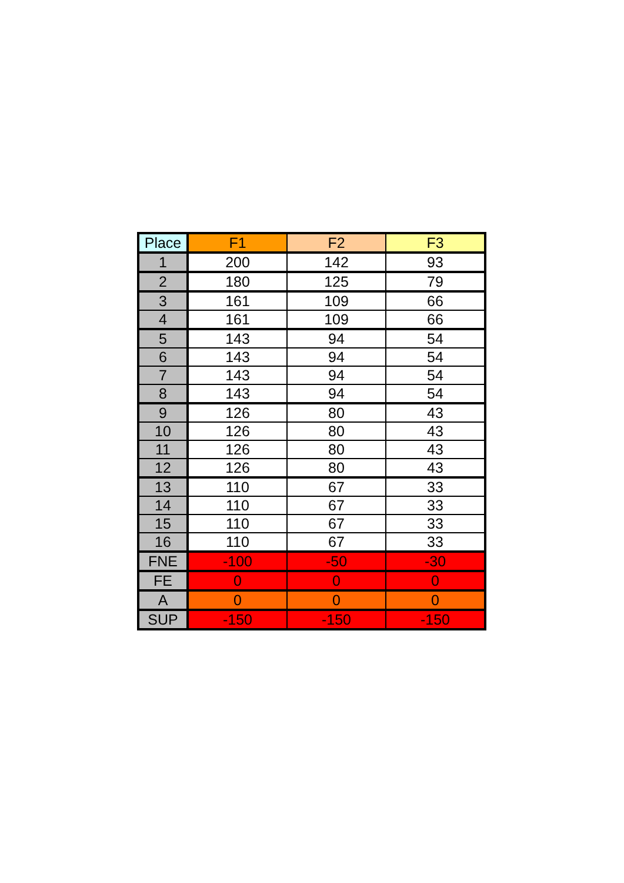| Place | F1 | F2 | F3 |
| 1 | 200 | 142 | 93 |
| 2 | 180 | 125 | 79 |
| 3 | 161 | 109 | 66 |
| 4 | 161 | 109 | 66 |
| 5 | 143 | 94 | 54 |
| 6 | 143 | 94 | 54 |
| 7 | 143 | 94 | 54 |
| 8 | 143 | 94 | 54 |
| 9 | 126 | 80 | 43 |
| 10 | 126 | 80 | 43 |
| 11 | 126 | 80 | 43 |
| 12 | 126 | 80 | 43 |
| 13 | 110 | 67 | 33 |
| 14 | 110 | 67 | 33 |
| 15 | 110 | 67 | 33 |
| 16 | 110 | 67 | 33 |
| FNE | -100 | -50 | -30 |
| FE | 0 | 0 | 0 |
| A | 0 | 0 | 0 |
| SUP | -150 | -150 | -150 |